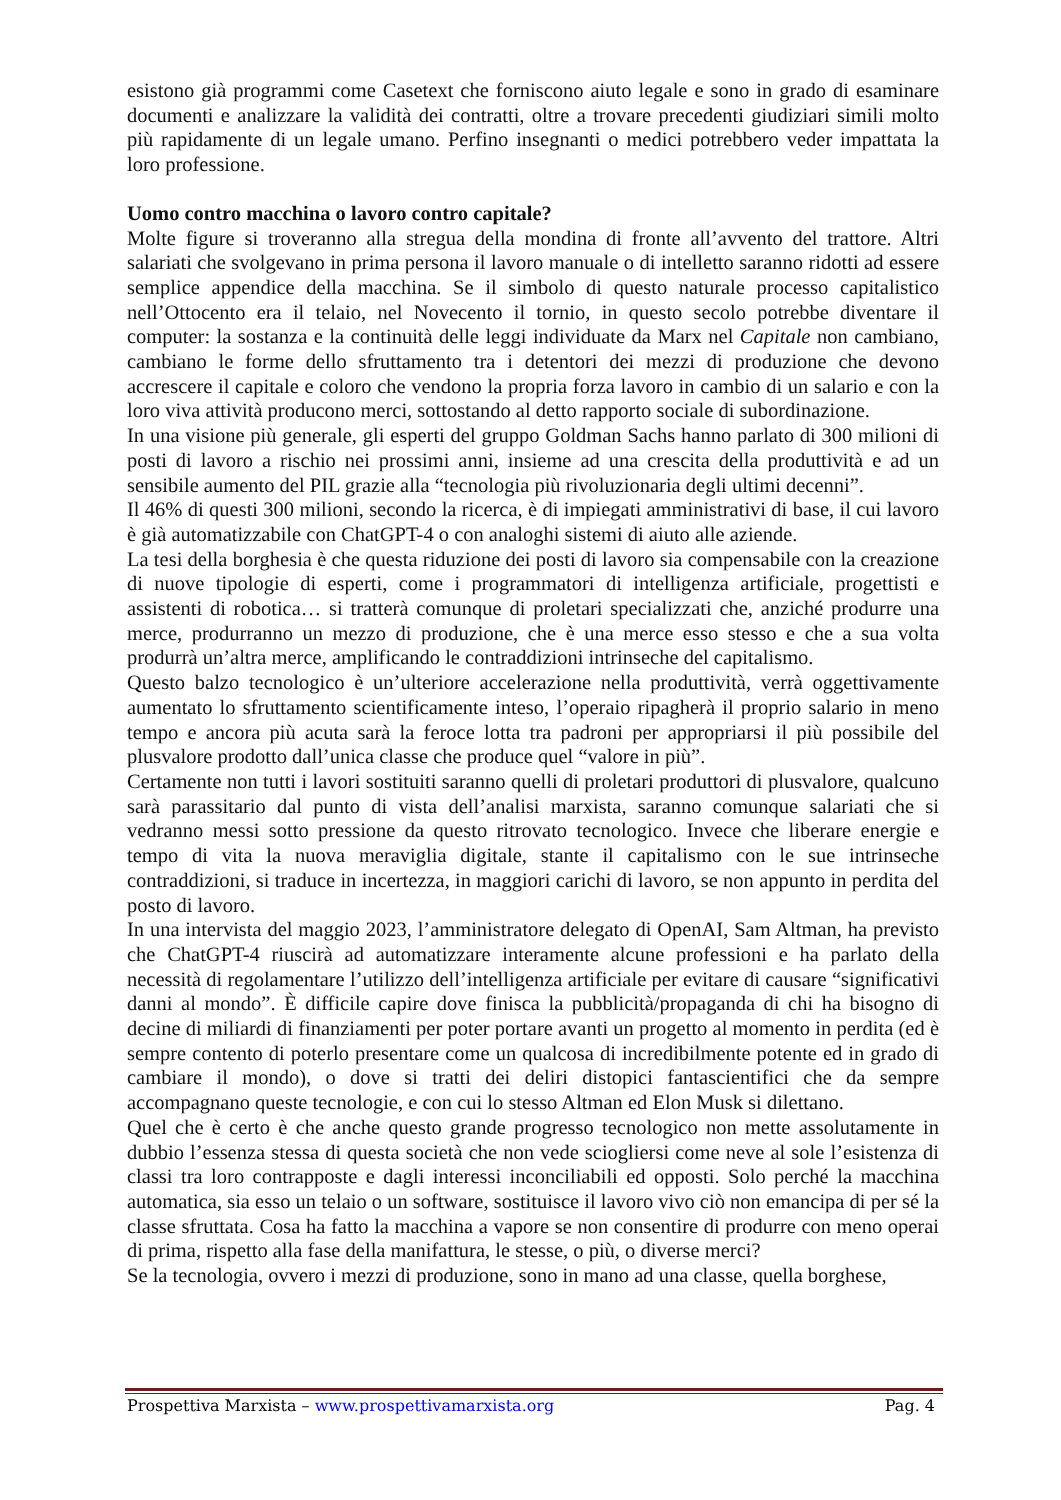esistono già programmi come Casetext che forniscono aiuto legale e sono in grado di esaminare documenti e analizzare la validità dei contratti, oltre a trovare precedenti giudiziari simili molto più rapidamente di un legale umano. Perfino insegnanti o medici potrebbero veder impattata la loro professione.
Uomo contro macchina o lavoro contro capitale?
Molte figure si troveranno alla stregua della mondina di fronte all’avvento del trattore. Altri salariati che svolgevano in prima persona il lavoro manuale o di intelletto saranno ridotti ad essere semplice appendice della macchina. Se il simbolo di questo naturale processo capitalistico nell’Ottocento era il telaio, nel Novecento il tornio, in questo secolo potrebbe diventare il computer: la sostanza e la continuità delle leggi individuate da Marx nel Capitale non cambiano, cambiano le forme dello sfruttamento tra i detentori dei mezzi di produzione che devono accrescere il capitale e coloro che vendono la propria forza lavoro in cambio di un salario e con la loro viva attività producono merci, sottostando al detto rapporto sociale di subordinazione.
In una visione più generale, gli esperti del gruppo Goldman Sachs hanno parlato di 300 milioni di posti di lavoro a rischio nei prossimi anni, insieme ad una crescita della produttività e ad un sensibile aumento del PIL grazie alla “tecnologia più rivoluzionaria degli ultimi decenni”.
Il 46% di questi 300 milioni, secondo la ricerca, è di impiegati amministrativi di base, il cui lavoro è già automatizzabile con ChatGPT-4 o con analoghi sistemi di aiuto alle aziende.
La tesi della borghesia è che questa riduzione dei posti di lavoro sia compensabile con la creazione di nuove tipologie di esperti, come i programmatori di intelligenza artificiale, progettisti e assistenti di robotica… si tratterà comunque di proletari specializzati che, anziché produrre una merce, produrranno un mezzo di produzione, che è una merce esso stesso e che a sua volta produrrà un’altra merce, amplificando le contraddizioni intrinseche del capitalismo.
Questo balzo tecnologico è un’ulteriore accelerazione nella produttività, verrà oggettivamente aumentato lo sfruttamento scientificamente inteso, l’operaio ripagherà il proprio salario in meno tempo e ancora più acuta sarà la feroce lotta tra padroni per appropriarsi il più possibile del plusvalore prodotto dall’unica classe che produce quel “valore in più”.
Certamente non tutti i lavori sostituiti saranno quelli di proletari produttori di plusvalore, qualcuno sarà parassitario dal punto di vista dell’analisi marxista, saranno comunque salariati che si vedranno messi sotto pressione da questo ritrovato tecnologico. Invece che liberare energie e tempo di vita la nuova meraviglia digitale, stante il capitalismo con le sue intrinseche contraddizioni, si traduce in incertezza, in maggiori carichi di lavoro, se non appunto in perdita del posto di lavoro.
In una intervista del maggio 2023, l’amministratore delegato di OpenAI, Sam Altman, ha previsto che ChatGPT-4 riuscirà ad automatizzare interamente alcune professioni e ha parlato della necessità di regolamentare l’utilizzo dell’intelligenza artificiale per evitare di causare “significativi danni al mondo”. È difficile capire dove finisca la pubblicità/propaganda di chi ha bisogno di decine di miliardi di finanziamenti per poter portare avanti un progetto al momento in perdita (ed è sempre contento di poterlo presentare come un qualcosa di incredibilmente potente ed in grado di cambiare il mondo), o dove si tratti dei deliri distopici fantascientifici che da sempre accompagnano queste tecnologie, e con cui lo stesso Altman ed Elon Musk si dilettano.
Quel che è certo è che anche questo grande progresso tecnologico non mette assolutamente in dubbio l’essenza stessa di questa società che non vede sciogliersi come neve al sole l’esistenza di classi tra loro contrapposte e dagli interessi inconciliabili ed opposti. Solo perché la macchina automatica, sia esso un telaio o un software, sostituisce il lavoro vivo ciò non emancipa di per sé la classe sfruttata. Cosa ha fatto la macchina a vapore se non consentire di produrre con meno operai di prima, rispetto alla fase della manifattura, le stesse, o più, o diverse merci?
Se la tecnologia, ovvero i mezzi di produzione, sono in mano ad una classe, quella borghese,
Prospettiva Marxista – www.prospettivamarxista.org Pag. 4